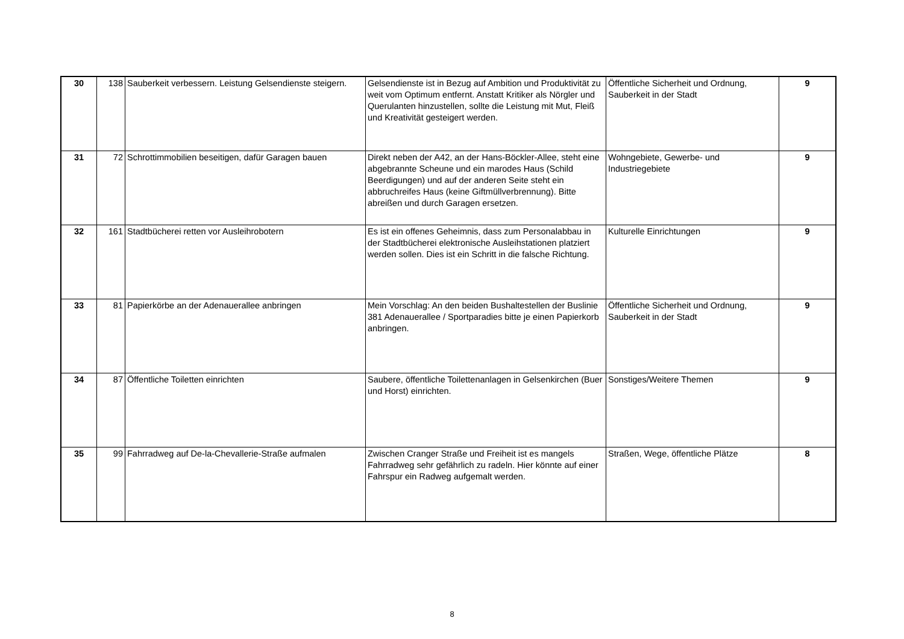| 30 | 138 | Sauberkeit verbessern. Leistung Gelsendienste steigern. | Gelsendienste ist in Bezug auf Ambition und Produktivität zu weit vom Optimum entfernt. Anstatt Kritiker als Nörgler und Querulanten hinzustellen, sollte die Leistung mit Mut, Fleiß und Kreativität gesteigert werden. | Öffentliche Sicherheit und Ordnung, Sauberkeit in der Stadt | 9 |
| 31 | 72 | Schrottimmobilien beseitigen, dafür Garagen bauen | Direkt neben der A42, an der Hans-Böckler-Allee, steht eine abgebrannte Scheune und ein marodes Haus (Schild Beerdigungen) und auf der anderen Seite steht ein abbruchreifes Haus (keine Giftmüllverbrennung). Bitte abreißen und durch Garagen ersetzen. | Wohngebiete, Gewerbe- und Industriegebiete | 9 |
| 32 | 161 | Stadtbücherei retten vor Ausleihrobotern | Es ist ein offenes Geheimnis, dass zum Personalabbau in der Stadtbücherei elektronische Ausleihstationen platziert werden sollen. Dies ist ein Schritt in die falsche Richtung. | Kulturelle Einrichtungen | 9 |
| 33 | 81 | Papierkörbe an der Adenauerallee anbringen | Mein Vorschlag: An den beiden Bushaltestellen der Buslinie 381 Adenauerallee / Sportparadies bitte je einen Papierkorb anbringen. | Öffentliche Sicherheit und Ordnung, Sauberkeit in der Stadt | 9 |
| 34 | 87 | Öffentliche Toiletten einrichten | Saubere, öffentliche Toilettenanlagen in Gelsenkirchen (Buer und Horst) einrichten. | Sonstiges/Weitere Themen | 9 |
| 35 | 99 | Fahrradweg auf De-la-Chevallerie-Straße aufmalen | Zwischen Cranger Straße und Freiheit ist es mangels Fahrradweg sehr gefährlich zu radeln. Hier könnte auf einer Fahrspur ein Radweg aufgemalt werden. | Straßen, Wege, öffentliche Plätze | 8 |
8